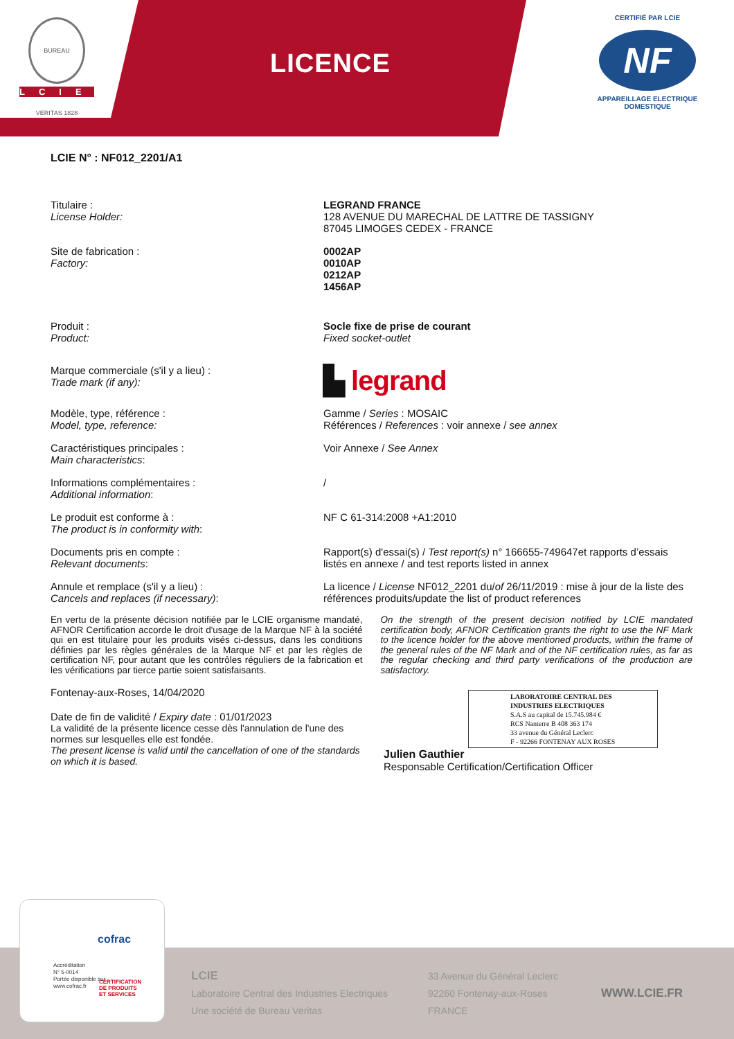BUREAU VERITAS 1828
LCIE
LICENCE
CERTIFIÉ PAR LCIE
NF
APPAREILLAGE ELECTRIQUE
DOMESTIQUE
LCIE N° : NF012_2201/A1
Titulaire :
License Holder:
LEGRAND FRANCE
128 AVENUE DU MARECHAL DE LATTRE DE TASSIGNY
87045 LIMOGES CEDEX - FRANCE
Site de fabrication :
Factory:
0002AP
0010AP
0212AP
1456AP
Produit :
Product:
Socle fixe de prise de courant
Fixed socket-outlet
Marque commerciale (s'il y a lieu) :
Trade mark (if any):
▙ legrand
Modèle, type, référence :
Model, type, reference:
Gamme / Series : MOSAIC
Références / References : voir annexe / see annex
Caractéristiques principales :
Main characteristics:
Voir Annexe / See Annex
Informations complémentaires :
Additional information:
/
Le produit est conforme à :
The product is in conformity with:
NF C 61-314:2008 +A1:2010
Documents pris en compte :
Relevant documents:
Rapport(s) d'essai(s) / Test report(s) n° 166655-749647et rapports d’essais listés en annexe / and test reports listed in annex
Annule et remplace (s'il y a lieu) :
Cancels and replaces (if necessary):
La licence / License NF012_2201 du/of 26/11/2019 : mise à jour de la liste des références produits/update the list of product references
En vertu de la présente décision notifiée par le LCIE organisme mandaté, AFNOR Certification accorde le droit d'usage de la Marque NF à la société qui en est titulaire pour les produits visés ci-dessus, dans les conditions définies par les règles générales de la Marque NF et par les règles de certification NF, pour autant que les contrôles réguliers de la fabrication et les vérifications par tierce partie soient satisfaisants.
On the strength of the present decision notified by LCIE mandated certification body, AFNOR Certification grants the right to use the NF Mark to the licence holder for the above mentioned products, within the frame of the general rules of the NF Mark and of the NF certification rules, as far as the regular checking and third party verifications of the production are satisfactory.
Fontenay-aux-Roses, 14/04/2020
Date de fin de validité / Expiry date : 01/01/2023
La validité de la présente licence cesse dès l'annulation de l'une des normes sur lesquelles elle est fondée.
The present license is valid until the cancellation of one of the standards on which it is based.
LABORATOIRE CENTRAL DES INDUSTRIES ELECTRIQUES
S.A.S au capital de 15.745.984 €
RCS Nanterre B 408 363 174
33 avenue du Général Leclerc
F - 92266 FONTENAY AUX ROSES
Julien Gauthier
Responsable Certification/Certification Officer
LCIE
Laboratoire Central des Industries Electriques
Une société de Bureau Veritas
33 Avenue du Général Leclerc
92260 Fontenay-aux-Roses
FRANCE
WWW.LCIE.FR
cofrac
Accréditation
N° 5-0014
Portée disponible sur
www.cofrac.fr
CERTIFICATION
DE PRODUITS
ET SERVICES